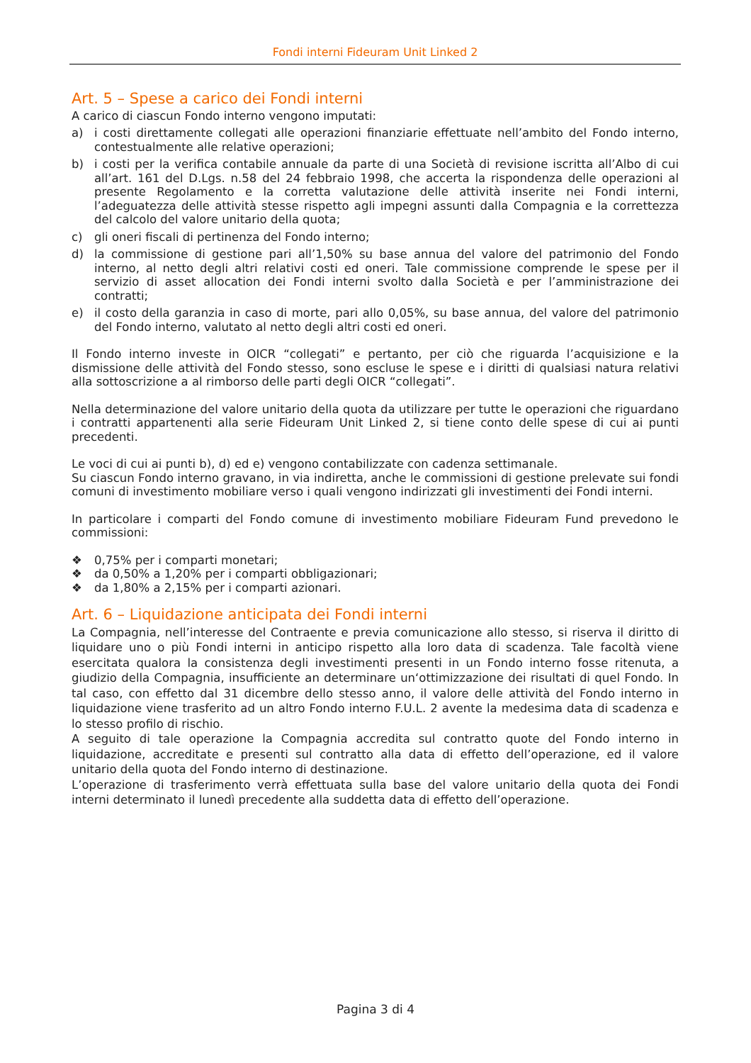Fondi interni Fideuram Unit Linked 2
Art. 5 – Spese a carico dei Fondi interni
A carico di ciascun Fondo interno vengono imputati:
a) i costi direttamente collegati alle operazioni finanziarie effettuate nell’ambito del Fondo interno, contestualmente alle relative operazioni;
b) i costi per la verifica contabile annuale da parte di una Società di revisione iscritta all’Albo di cui all’art. 161 del D.Lgs. n.58 del 24 febbraio 1998, che accerta la rispondenza delle operazioni al presente Regolamento e la corretta valutazione delle attività inserite nei Fondi interni, l’adeguatezza delle attività stesse rispetto agli impegni assunti dalla Compagnia e la correttezza del calcolo del valore unitario della quota;
c) gli oneri fiscali di pertinenza del Fondo interno;
d) la commissione di gestione pari all’1,50% su base annua del valore del patrimonio del Fondo interno, al netto degli altri relativi costi ed oneri. Tale commissione comprende le spese per il servizio di asset allocation dei Fondi interni svolto dalla Società e per l’amministrazione dei contratti;
e) il costo della garanzia in caso di morte, pari allo 0,05%, su base annua, del valore del patrimonio del Fondo interno, valutato al netto degli altri costi ed oneri.
Il Fondo interno investe in OICR “collegati” e pertanto, per ciò che riguarda l’acquisizione e la dismissione delle attività del Fondo stesso, sono escluse le spese e i diritti di qualsiasi natura relativi alla sottoscrizione a al rimborso delle parti degli OICR “collegati”.
Nella determinazione del valore unitario della quota da utilizzare per tutte le operazioni che riguardano i contratti appartenenti alla serie Fideuram Unit Linked 2, si tiene conto delle spese di cui ai punti precedenti.
Le voci di cui ai punti b), d) ed e) vengono contabilizzate con cadenza settimanale.
Su ciascun Fondo interno gravano, in via indiretta, anche le commissioni di gestione prelevate sui fondi comuni di investimento mobiliare verso i quali vengono indirizzati gli investimenti dei Fondi interni.
In particolare i comparti del Fondo comune di investimento mobiliare Fideuram Fund prevedono le commissioni:
❖ 0,75% per i comparti monetari;
❖ da 0,50% a 1,20% per i comparti obbligazionari;
❖ da 1,80% a 2,15% per i comparti azionari.
Art. 6 – Liquidazione anticipata dei Fondi interni
La Compagnia, nell’interesse del Contraente e previa comunicazione allo stesso, si riserva il diritto di liquidare uno o più Fondi interni in anticipo rispetto alla loro data di scadenza. Tale facoltà viene esercitata qualora la consistenza degli investimenti presenti in un Fondo interno fosse ritenuta, a giudizio della Compagnia, insufficiente an determinare un‘ottimizzazione dei risultati di quel Fondo. In tal caso, con effetto dal 31 dicembre dello stesso anno, il valore delle attività del Fondo interno in liquidazione viene trasferito ad un altro Fondo interno F.U.L. 2 avente la medesima data di scadenza e lo stesso profilo di rischio.
A seguito di tale operazione la Compagnia accredita sul contratto quote del Fondo interno in liquidazione, accreditate e presenti sul contratto alla data di effetto dell’operazione, ed il valore unitario della quota del Fondo interno di destinazione.
L’operazione di trasferimento verrà effettuata sulla base del valore unitario della quota dei Fondi interni determinato il lunedì precedente alla suddetta data di effetto dell’operazione.
Pagina 3 di 4